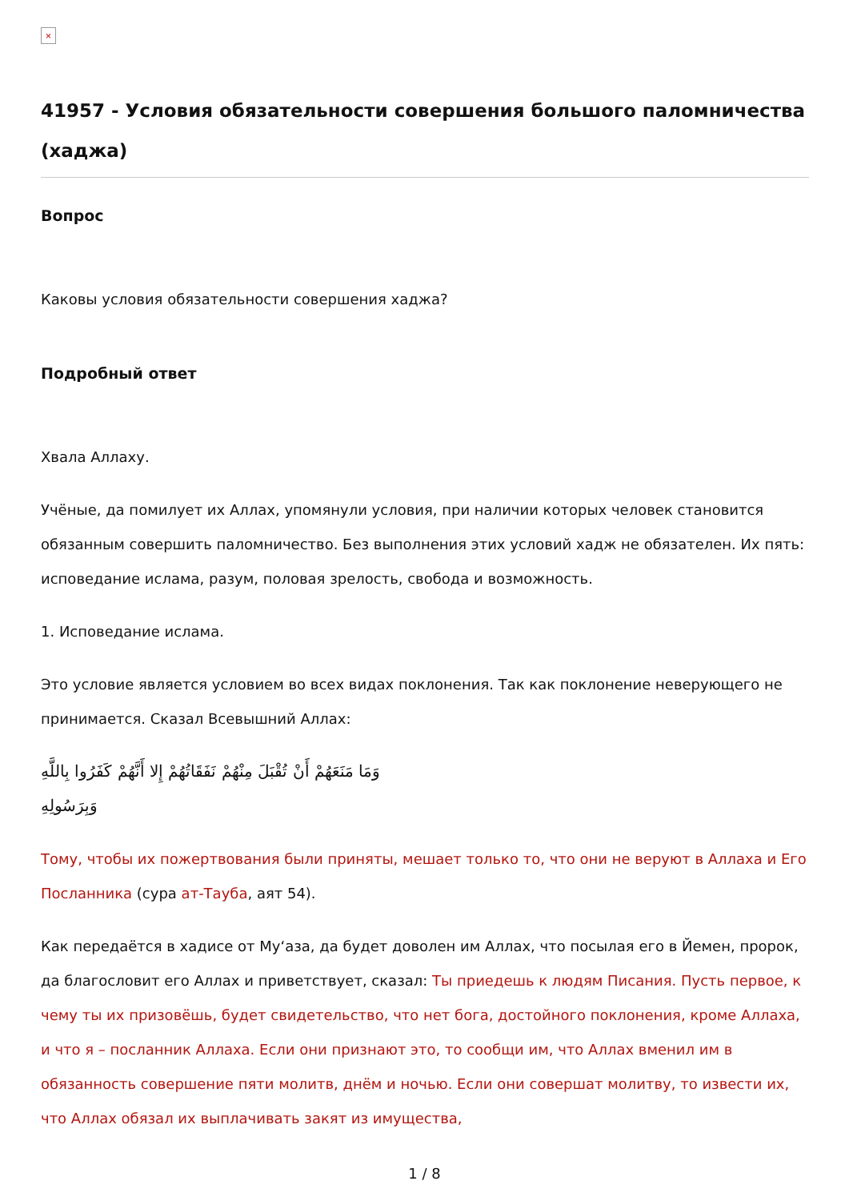×
41957 - Условия обязательности совершения большого паломничества (хаджа)
Вопрос
Каковы условия обязательности совершения хаджа?
Подробный ответ
Хвала Аллаху.
Учёные, да помилует их Аллах, упомянули условия, при наличии которых человек становится обязанным совершить паломничество. Без выполнения этих условий хадж не обязателен. Их пять: исповедание ислама, разум, половая зрелость, свобода и возможность.
1. Исповедание ислама.
Это условие является условием во всех видах поклонения. Так как поклонение неверующего не принимается. Сказал Всевышний Аллах:
وَمَا مَنَعَهُمْ أَنْ تُقْبَلَ مِنْهُمْ نَفَقَاتُهُمْ إِلا أَنَّهُمْ كَفَرُوا بِاللَّهِ وَبِرَسُولِهِ
Тому, чтобы их пожертвования были приняты, мешает только то, что они не веруют в Аллаха и Его Посланника (сура ат-Тауба, аят 54).
Как передаётся в хадисе от Му‘аза, да будет доволен им Аллах, что посылая его в Йемен, пророк, да благословит его Аллах и приветствует, сказал: Ты приедешь к людям Писания. Пусть первое, к чему ты их призовёшь, будет свидетельство, что нет бога, достойного поклонения, кроме Аллаха, и что я – посланник Аллаха. Если они признают это, то сообщи им, что Аллах вменил им в обязанность совершение пяти молитв, днём и ночью. Если они совершат молитву, то извести их, что Аллах обязал их выплачивать закят из имущества,
1 / 8